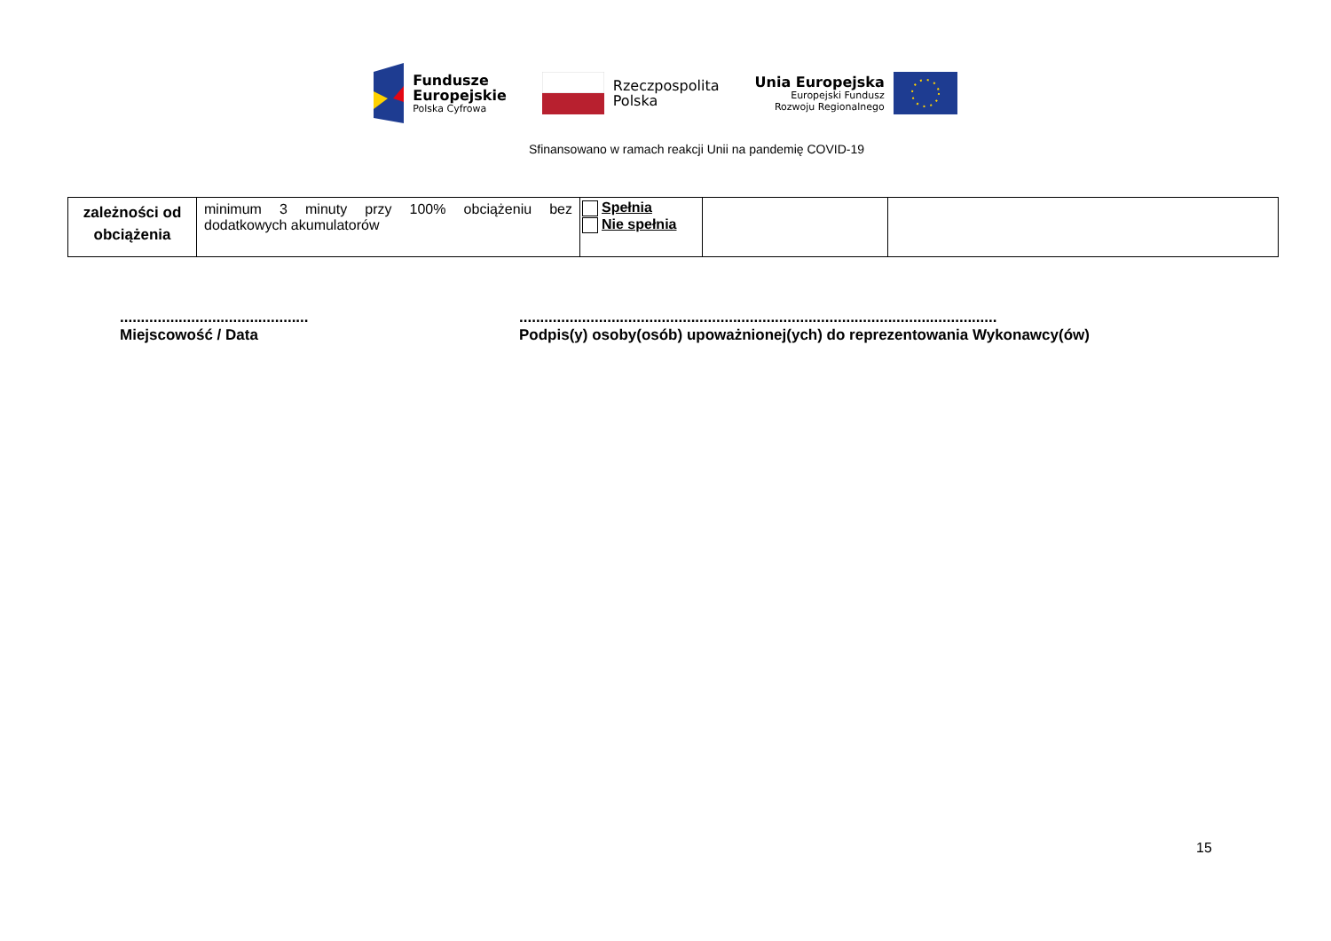Fundusze
Europejskie
Polska Cyfrowa
Rzeczpospolita
Polska
Unia Europejska
Europejski Fundusz
Rozwoju Regionalnego
Sfinansowano w ramach reakcji Unii na pandemię COVID-19
| zależności od obciążenia | minimum 3 minuty przy 100% obciążeniu bez dodatkowych akumulatorów | Spełnia Nie spełnia | | |
.............................................
Miejscowość / Data
..................................................................................................................
Podpis(y) osoby(osób) upoważnionej(ych) do reprezentowania Wykonawcy(ów)
15